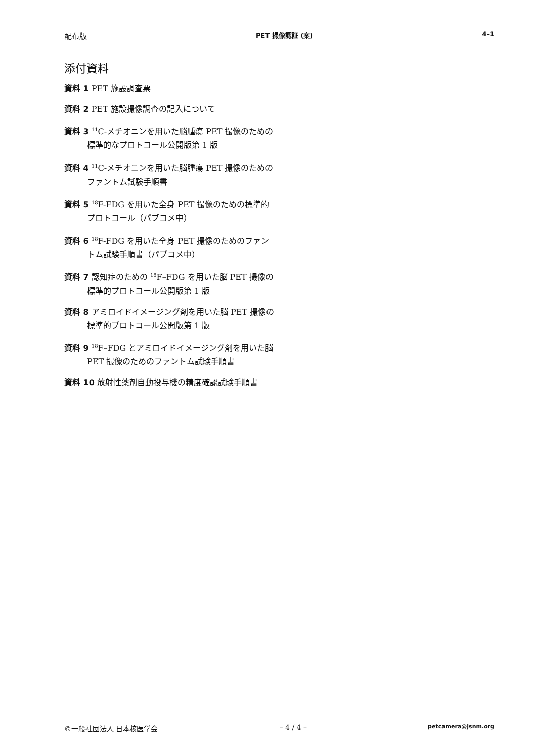配布版 PET 撮像認証 (案) 4–1
添付資料
資料 1 PET 施設調査票
資料 2 PET 施設撮像調査の記入について
資料 3 <sup>11</sup>C-メチオニンを用いた脳腫瘍 PET 撮像のための標準的なプロトコール公開版第 1 版
資料 4 <sup>11</sup>C-メチオニンを用いた脳腫瘍 PET 撮像のためのファントム試験手順書
資料 5 <sup>18</sup>F-FDG を用いた全身 PET 撮像のための標準的プロトコール（パブコメ中）
資料 6 <sup>18</sup>F-FDG を用いた全身 PET 撮像のためのファントム試験手順書（パブコメ中）
資料 7 認知症のための <sup>18</sup>F–FDG を用いた脳 PET 撮像の標準的プロトコール公開版第 1 版
資料 8 アミロイドイメージング剤を用いた脳 PET 撮像の標準的プロトコール公開版第 1 版
資料 9 <sup>18</sup>F–FDG とアミロイドイメージング剤を用いた脳 PET 撮像のためのファントム試験手順書
資料 10 放射性薬剤自動投与機の精度確認試験手順書
©一般社団法人 日本核医学会 – 4 / 4 – petcamera@jsnm.org